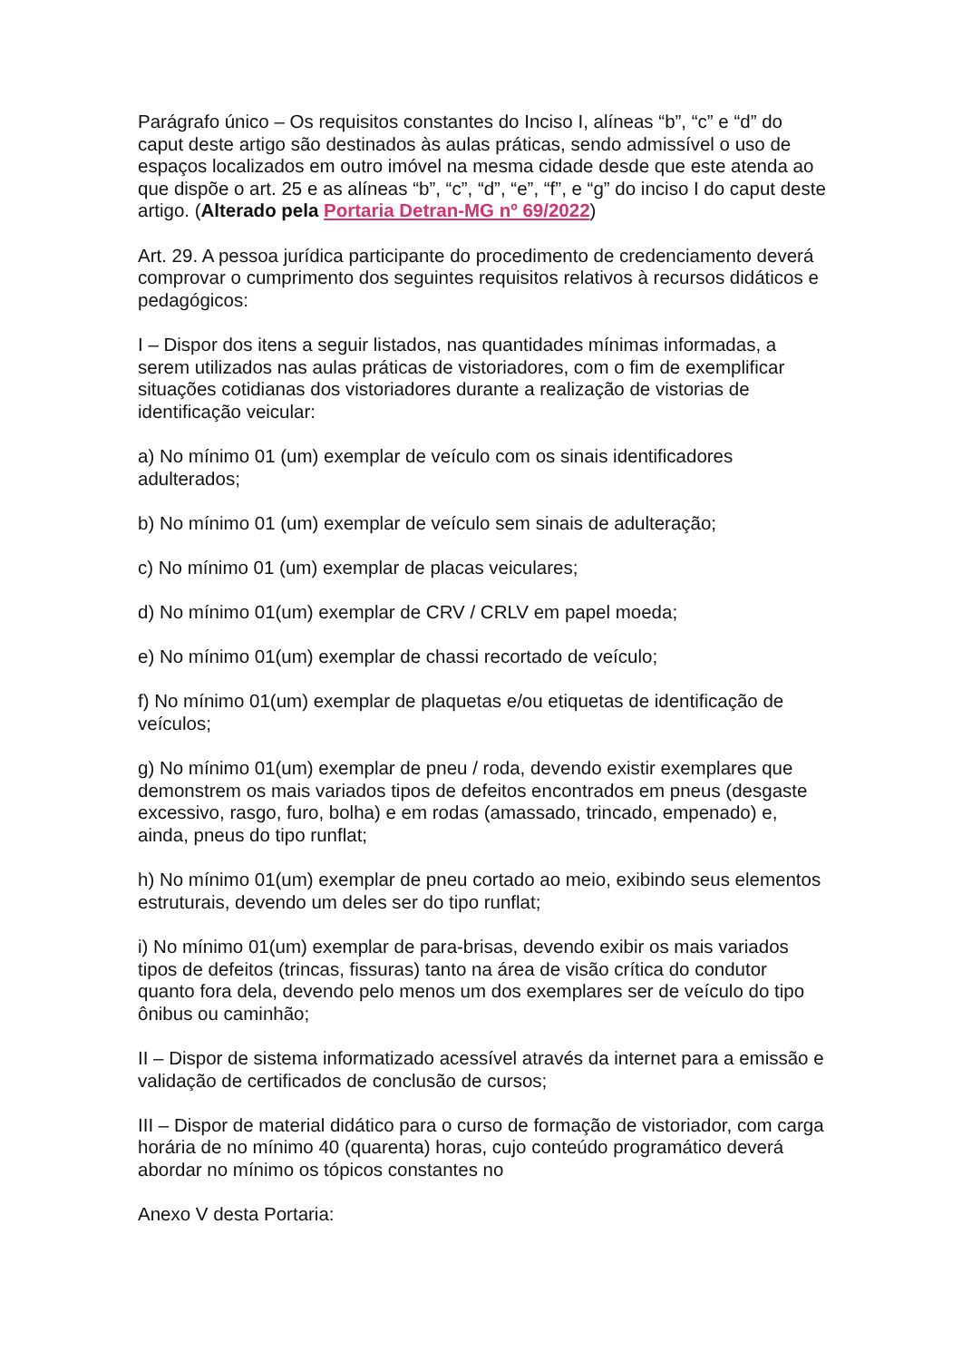Parágrafo único – Os requisitos constantes do Inciso I, alíneas “b”, “c” e “d” do caput deste artigo são destinados às aulas práticas, sendo admissível o uso de espaços localizados em outro imóvel na mesma cidade desde que este atenda ao que dispõe o art. 25 e as alíneas “b”, “c”, “d”, “e”, “f”, e “g” do inciso I do caput deste artigo. (Alterado pela Portaria Detran-MG nº 69/2022)
Art. 29. A pessoa jurídica participante do procedimento de credenciamento deverá comprovar o cumprimento dos seguintes requisitos relativos à recursos didáticos e pedagógicos:
I – Dispor dos itens a seguir listados, nas quantidades mínimas informadas, a serem utilizados nas aulas práticas de vistoriadores, com o fim de exemplificar situações cotidianas dos vistoriadores durante a realização de vistorias de identificação veicular:
a) No mínimo 01 (um) exemplar de veículo com os sinais identificadores adulterados;
b) No mínimo 01 (um) exemplar de veículo sem sinais de adulteração;
c) No mínimo 01 (um) exemplar de placas veiculares;
d) No mínimo 01(um) exemplar de CRV / CRLV em papel moeda;
e) No mínimo 01(um) exemplar de chassi recortado de veículo;
f) No mínimo 01(um) exemplar de plaquetas e/ou etiquetas de identificação de veículos;
g) No mínimo 01(um) exemplar de pneu / roda, devendo existir exemplares que demonstrem os mais variados tipos de defeitos encontrados em pneus (desgaste excessivo, rasgo, furo, bolha) e em rodas (amassado, trincado, empenado) e, ainda, pneus do tipo runflat;
h) No mínimo 01(um) exemplar de pneu cortado ao meio, exibindo seus elementos estruturais, devendo um deles ser do tipo runflat;
i) No mínimo 01(um) exemplar de para-brisas, devendo exibir os mais variados tipos de defeitos (trincas, fissuras) tanto na área de visão crítica do condutor quanto fora dela, devendo pelo menos um dos exemplares ser de veículo do tipo ônibus ou caminhão;
II – Dispor de sistema informatizado acessível através da internet para a emissão e validação de certificados de conclusão de cursos;
III – Dispor de material didático para o curso de formação de vistoriador, com carga horária de no mínimo 40 (quarenta) horas, cujo conteúdo programático deverá abordar no mínimo os tópicos constantes no
Anexo V desta Portaria: